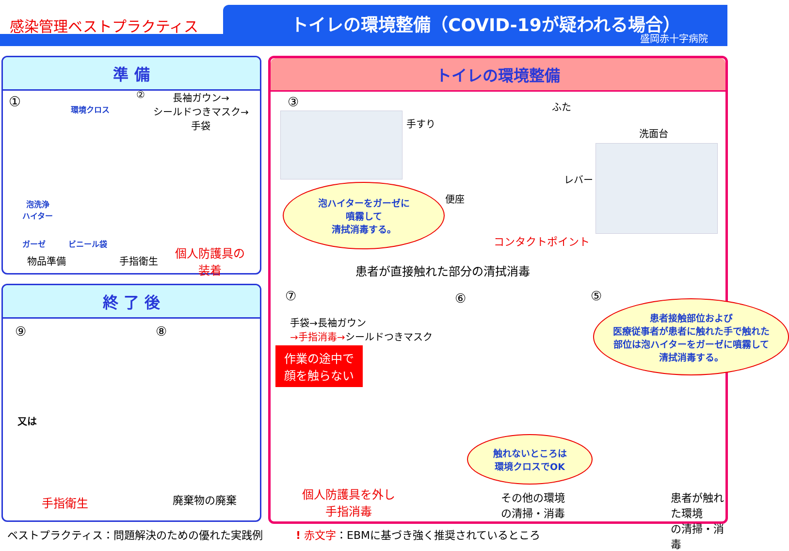感染管理ベストプラクティス
トイレの環境整備（COVID-19が疑われる場合）
盛岡赤十字病院
準 備
① 環境クロス
②
長袖ガウン→
シールドつきマスク→
手袋
泡洗浄
ハイター
ガーゼ ビニール袋
物品準備 手指衛生
個人防護具の
装着
トイレの環境整備
③
手すり
ふた
洗面台
レバー
便座
泡ハイターをガーゼに
噴霧して
清拭消毒する。
コンタクトポイント
患者が直接触れた部分の清拭消毒
⑦ ⑥ ⑤
手袋→長袖ガウン
→手指消毒→シールドつきマスク
作業の途中で
顔を触らない
患者接触部位および
医療従事者が患者に触れた手で触れた
部位は泡ハイターをガーゼに噴霧して
清拭消毒する。
触れないところは
環境クロスでOK
個人防護具を外し
手指消毒
その他の環境
の清掃・消毒
患者が触れた環境
の清掃・消毒
終 了 後
⑨ ⑧
又は
手指衛生 廃棄物の廃棄
ベストプラクティス：問題解決のための優れた実践例
! 赤文字：EBMに基づき強く推奨されているところ